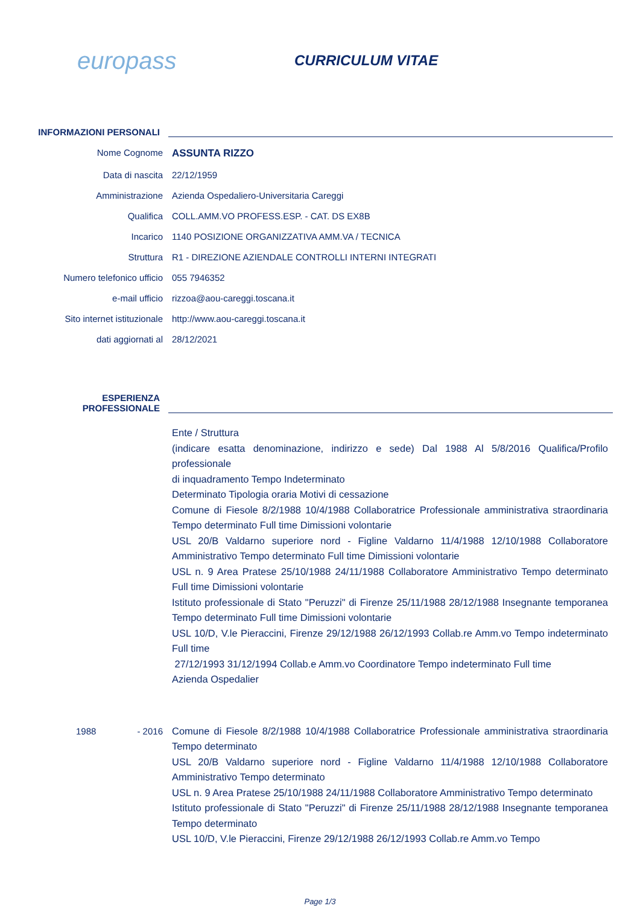europass
CURRICULUM VITAE
INFORMAZIONI PERSONALI
Nome Cognome ASSUNTA RIZZO
Data di nascita 22/12/1959
Amministrazione Azienda Ospedaliero-Universitaria Careggi
Qualifica COLL.AMM.VO PROFESS.ESP. - CAT. DS EX8B
Incarico 1140 POSIZIONE ORGANIZZATIVA AMM.VA / TECNICA
Struttura R1 - DIREZIONE AZIENDALE CONTROLLI INTERNI INTEGRATI
Numero telefonico ufficio
055 7946352
e-mail ufficio rizzoa@aou-careggi.toscana.it
Sito internet istituzionale
http://www.aou-careggi.toscana.it
dati aggiornati al 28/12/2021
ESPERIENZA
PROFESSIONALE
Ente / Struttura
(indicare esatta denominazione, indirizzo e sede) Dal 1988 Al 5/8/2016 Qualifica/Profilo professionale
di inquadramento Tempo Indeterminato
Determinato Tipologia oraria Motivi di cessazione
Comune di Fiesole 8/2/1988 10/4/1988 Collaboratrice Professionale amministrativa straordinaria Tempo determinato Full time Dimissioni volontarie
USL 20/B Valdarno superiore nord - Figline Valdarno 11/4/1988 12/10/1988 Collaboratore Amministrativo Tempo determinato Full time Dimissioni volontarie
USL n. 9 Area Pratese 25/10/1988 24/11/1988 Collaboratore Amministrativo Tempo determinato Full time Dimissioni volontarie
Istituto professionale di Stato "Peruzzi" di Firenze 25/11/1988 28/12/1988 Insegnante temporanea Tempo determinato Full time Dimissioni volontarie
USL 10/D, V.le Pieraccini, Firenze 29/12/1988 26/12/1993 Collab.re Amm.vo Tempo indeterminato Full time
27/12/1993 31/12/1994 Collab.e Amm.vo Coordinatore Tempo indeterminato Full time
Azienda Ospedalier
1988 - 2016 Comune di Fiesole 8/2/1988 10/4/1988 Collaboratrice Professionale amministrativa straordinaria Tempo determinato
USL 20/B Valdarno superiore nord - Figline Valdarno 11/4/1988 12/10/1988 Collaboratore Amministrativo Tempo determinato
USL n. 9 Area Pratese 25/10/1988 24/11/1988 Collaboratore Amministrativo Tempo determinato
Istituto professionale di Stato "Peruzzi" di Firenze 25/11/1988 28/12/1988 Insegnante temporanea Tempo determinato
USL 10/D, V.le Pieraccini, Firenze 29/12/1988 26/12/1993 Collab.re Amm.vo Tempo
Page 1/3